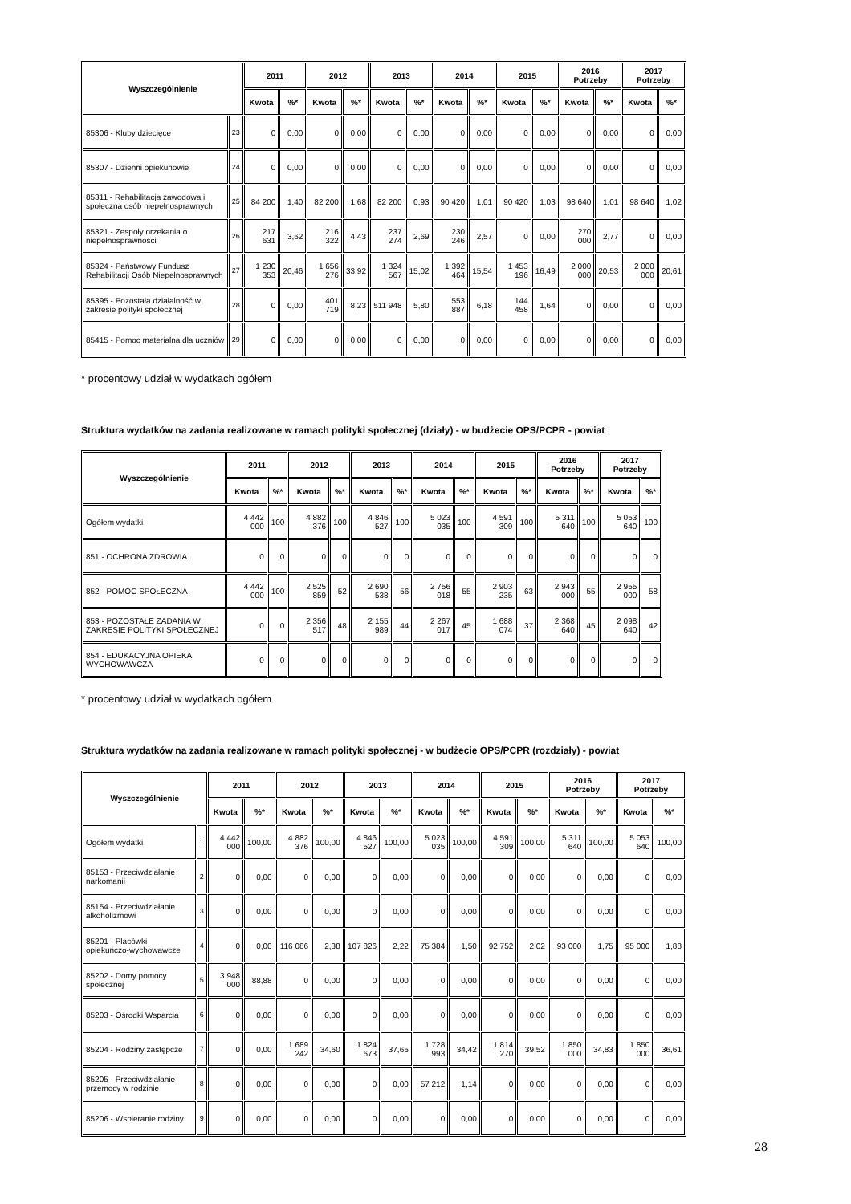| Wyszczególnienie | | 2011 | | 2012 | | 2013 | | 2014 | | 2015 | | 2016 Potrzeby | | 2017 Potrzeby | |
| --- | --- | --- | --- | --- | --- | --- | --- | --- | --- | --- | --- | --- | --- | --- | --- |
| | | Kwota | %* | Kwota | %* | Kwota | %* | Kwota | %* | Kwota | %* | Kwota | %* | Kwota | %* |
| 85306 - Kluby dziecięce | 23 | 0 | 0,00 | 0 | 0,00 | 0 | 0,00 | 0 | 0,00 | 0 | 0,00 | 0 | 0,00 | 0 | 0,00 |
| 85307 - Dzienni opiekunowie | 24 | 0 | 0,00 | 0 | 0,00 | 0 | 0,00 | 0 | 0,00 | 0 | 0,00 | 0 | 0,00 | 0 | 0,00 |
| 85311 - Rehabilitacja zawodowa i społeczna osób niepełnosprawnych | 25 | 84 200 | 1,40 | 82 200 | 1,68 | 82 200 | 0,93 | 90 420 | 1,01 | 90 420 | 1,03 | 98 640 | 1,01 | 98 640 | 1,02 |
| 85321 - Zespoły orzekania o niepełnosprawności | 26 | 217 631 | 3,62 | 216 322 | 4,43 | 237 274 | 2,69 | 230 246 | 2,57 | 0 | 0,00 | 270 000 | 2,77 | 0 | 0,00 |
| 85324 - Państwowy Fundusz Rehabilitacji Osób Niepełnosprawnych | 27 | 1 230 353 | 20,46 | 1 656 276 | 33,92 | 1 324 567 | 15,02 | 1 392 464 | 15,54 | 1 453 196 | 16,49 | 2 000 000 | 20,53 | 2 000 000 | 20,61 |
| 85395 - Pozostała działalność w zakresie polityki społecznej | 28 | 0 | 0,00 | 401 719 | 8,23 | 511 948 | 5,80 | 553 887 | 6,18 | 144 458 | 1,64 | 0 | 0,00 | 0 | 0,00 |
| 85415 - Pomoc materialna dla uczniów | 29 | 0 | 0,00 | 0 | 0,00 | 0 | 0,00 | 0 | 0,00 | 0 | 0,00 | 0 | 0,00 | 0 | 0,00 |
* procentowy udział w wydatkach ogółem
Struktura wydatków na zadania realizowane w ramach polityki społecznej (działy) - w budżecie OPS/PCPR - powiat
| Wyszczególnienie | 2011 | | 2012 | | 2013 | | 2014 | | 2015 | | 2016 Potrzeby | | 2017 Potrzeby | |
| --- | --- | --- | --- | --- | --- | --- | --- | --- | --- | --- | --- | --- | --- | --- |
| | Kwota | %* | Kwota | %* | Kwota | %* | Kwota | %* | Kwota | %* | Kwota | %* | Kwota | %* |
| Ogółem wydatki | 4 442 000 | 100 | 4 882 376 | 100 | 4 846 527 | 100 | 5 023 035 | 100 | 4 591 309 | 100 | 5 311 640 | 100 | 5 053 640 | 100 |
| 851 - OCHRONA ZDROWIA | 0 | 0 | 0 | 0 | 0 | 0 | 0 | 0 | 0 | 0 | 0 | 0 | 0 | 0 |
| 852 - POMOC SPOŁECZNA | 4 442 000 | 100 | 2 525 859 | 52 | 2 690 538 | 56 | 2 756 018 | 55 | 2 903 235 | 63 | 2 943 000 | 55 | 2 955 000 | 58 |
| 853 - POZOSTAŁE ZADANIA W ZAKRESIE POLITYKI SPOŁECZNEJ | 0 | 0 | 2 356 517 | 48 | 2 155 989 | 44 | 2 267 017 | 45 | 1 688 074 | 37 | 2 368 640 | 45 | 2 098 640 | 42 |
| 854 - EDUKACYJNA OPIEKA WYCHOWAWCZA | 0 | 0 | 0 | 0 | 0 | 0 | 0 | 0 | 0 | 0 | 0 | 0 | 0 | 0 |
* procentowy udział w wydatkach ogółem
Struktura wydatków na zadania realizowane w ramach polityki społecznej - w budżecie OPS/PCPR (rozdziały) - powiat
| Wyszczególnienie | | 2011 | | 2012 | | 2013 | | 2014 | | 2015 | | 2016 Potrzeby | | 2017 Potrzeby | |
| --- | --- | --- | --- | --- | --- | --- | --- | --- | --- | --- | --- | --- | --- | --- | --- |
| | | Kwota | %* | Kwota | %* | Kwota | %* | Kwota | %* | Kwota | %* | Kwota | %* | Kwota | %* |
| Ogółem wydatki | 1 | 4 442 000 | 100,00 | 4 882 376 | 100,00 | 4 846 527 | 100,00 | 5 023 035 | 100,00 | 4 591 309 | 100,00 | 5 311 640 | 100,00 | 5 053 640 | 100,00 |
| 85153 - Przeciwdziałanie narkomanii | 2 | 0 | 0,00 | 0 | 0,00 | 0 | 0,00 | 0 | 0,00 | 0 | 0,00 | 0 | 0,00 | 0 | 0,00 |
| 85154 - Przeciwdziałanie alkoholizmowi | 3 | 0 | 0,00 | 0 | 0,00 | 0 | 0,00 | 0 | 0,00 | 0 | 0,00 | 0 | 0,00 | 0 | 0,00 |
| 85201 - Placówki opiekuńczo-wychowawcze | 4 | 0 | 0,00 | 116 086 | 2,38 | 107 826 | 2,22 | 75 384 | 1,50 | 92 752 | 2,02 | 93 000 | 1,75 | 95 000 | 1,88 |
| 85202 - Domy pomocy społecznej | 5 | 3 948 000 | 88,88 | 0 | 0,00 | 0 | 0,00 | 0 | 0,00 | 0 | 0,00 | 0 | 0,00 | 0 | 0,00 |
| 85203 - Ośrodki Wsparcia | 6 | 0 | 0,00 | 0 | 0,00 | 0 | 0,00 | 0 | 0,00 | 0 | 0,00 | 0 | 0,00 | 0 | 0,00 |
| 85204 - Rodziny zastępcze | 7 | 0 | 0,00 | 1 689 242 | 34,60 | 1 824 673 | 37,65 | 1 728 993 | 34,42 | 1 814 270 | 39,52 | 1 850 000 | 34,83 | 1 850 000 | 36,61 |
| 85205 - Przeciwdziałanie przemocy w rodzinie | 8 | 0 | 0,00 | 0 | 0,00 | 0 | 0,00 | 57 212 | 1,14 | 0 | 0,00 | 0 | 0,00 | 0 | 0,00 |
| 85206 - Wspieranie rodziny | 9 | 0 | 0,00 | 0 | 0,00 | 0 | 0,00 | 0 | 0,00 | 0 | 0,00 | 0 | 0,00 | 0 | 0,00 |
28